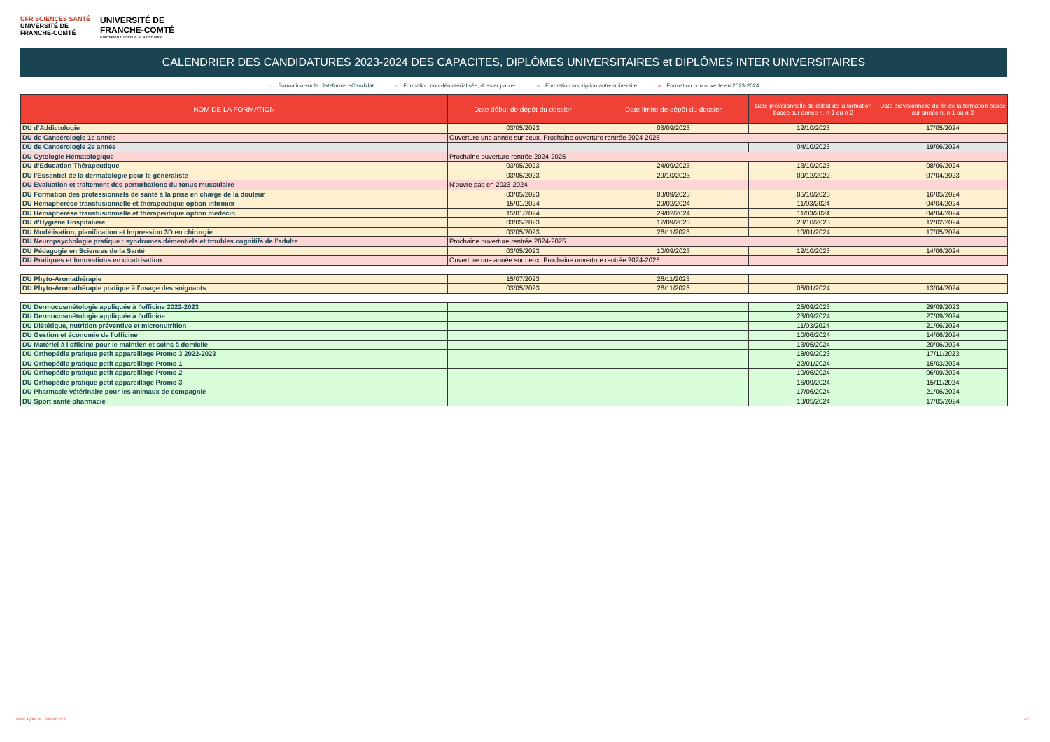UFR SCIENCES SANTÉ
UNIVERSITÉ DE
FRANCHE-COMTÉ
UNIVERSITÉ DE
FRANCHE-COMTÉ
Formation Continue et Alternance
CALENDRIER DES CANDIDATURES 2023-2024 DES CAPACITES, DIPLÔMES UNIVERSITAIRES et DIPLÔMES INTER UNIVERSITAIRES
Formation sur la plateforme eCandidat Formation non dématérialisée, dossier papier Formation inscription autre université Formation non ouverte en 2023-2024
| NOM DE LA FORMATION | Date début de dépôt du dossier | Date limite de dépôt du dossier | Date prévisionnelle de début de la formation basée sur année n, n-1 ou n-2 | Date prévisionnelle de fin de la formation basée sur année n, n-1 ou n-2 |
| --- | --- | --- | --- | --- |
| DU d'Addictologie | 03/05/2023 | 03/09/2023 | 12/10/2023 | 17/05/2024 |
| DU de Cancérologie 1e année | Ouverture une année sur deux. Prochaine ouverture rentrée 2024-2025 | | | |
| DU de Cancérologie 2e année | | | 04/10/2023 | 19/06/2024 |
| DU Cytologie Hématologique | Prochaine ouverture rentrée 2024-2025 | | | |
| DU d'Education Thérapeutique | 03/05/2023 | 24/09/2023 | 13/10/2023 | 08/06/2024 |
| DU l'Essentiel de la dermatologie pour le généraliste | 03/05/2023 | 29/10/2023 | 09/12/2022 | 07/04/2023 |
| DU Evaluation et traitement des perturbations du tonus musculaire | N'ouvre pas en 2023-2024 | | | |
| DU Formation des professionnels de santé à la prise en charge de la douleur | 03/05/2023 | 03/09/2023 | 05/10/2023 | 16/05/2024 |
| DU Hémaphérèse transfusionnelle et thérapeutique option infirmier | 15/01/2024 | 29/02/2024 | 11/03/2024 | 04/04/2024 |
| DU Hémaphérèse transfusionnelle et thérapeutique option médecin | 15/01/2024 | 29/02/2024 | 11/03/2024 | 04/04/2024 |
| DU d'Hygiène Hospitalière | 03/05/2023 | 17/09/2023 | 23/10/2023 | 12/02/2024 |
| DU Modélisation, planification et Impression 3D en chirurgie | 03/05/2023 | 26/11/2023 | 10/01/2024 | 17/05/2024 |
| DU Neuropsychologie pratique : syndromes démentiels et troubles cognitifs de l'adulte | Prochaine ouverture rentrée 2024-2025 | | | |
| DU Pédagogie en Sciences de la Santé | 03/05/2023 | 10/09/2023 | 12/10/2023 | 14/06/2024 |
| DU Pratiques et Innovations en cicatrisation | Ouverture une année sur deux. Prochaine ouverture rentrée 2024-2025 | | | |
| DU Phyto-Aromathérapie | 15/07/2023 | 26/11/2023 | | |
| DU Phyto-Aromathérapie pratique à l'usage des soignants | 03/05/2023 | 26/11/2023 | 05/01/2024 | 13/04/2024 |
| DU Dermocosmétologie appliquée à l'officine 2022-2023 | | | 25/09/2023 | 29/09/2023 |
| DU Dermocosmétologie appliquée à l'officine | | | 23/09/2024 | 27/09/2024 |
| DU Diététique, nutrition préventive et micronutrition | | | 11/03/2024 | 21/06/2024 |
| DU Gestion et économie de l'officine | | | 10/06/2024 | 14/06/2024 |
| DU Matériel à l'officine pour le maintien et soins à domicile | | | 13/05/2024 | 20/06/2024 |
| DU Orthopédie pratique petit appareillage Promo 3 2022-2023 | | | 18/09/2023 | 17/11/2023 |
| DU Orthopédie pratique petit appareillage Promo 1 | | | 22/01/2024 | 15/03/2024 |
| DU Orthopédie pratique petit appareillage Promo 2 | | | 10/06/2024 | 06/09/2024 |
| DU Orthopédie pratique petit appareillage Promo 3 | | | 16/09/2024 | 15/11/2024 |
| DU Pharmacie vétérinaire pour les animaux de compagnie | | | 17/06/2024 | 21/06/2024 |
| DU Sport santé pharmacie | | | 13/05/2024 | 17/05/2024 |
Mise à jour le : 28/08/2023 2/2